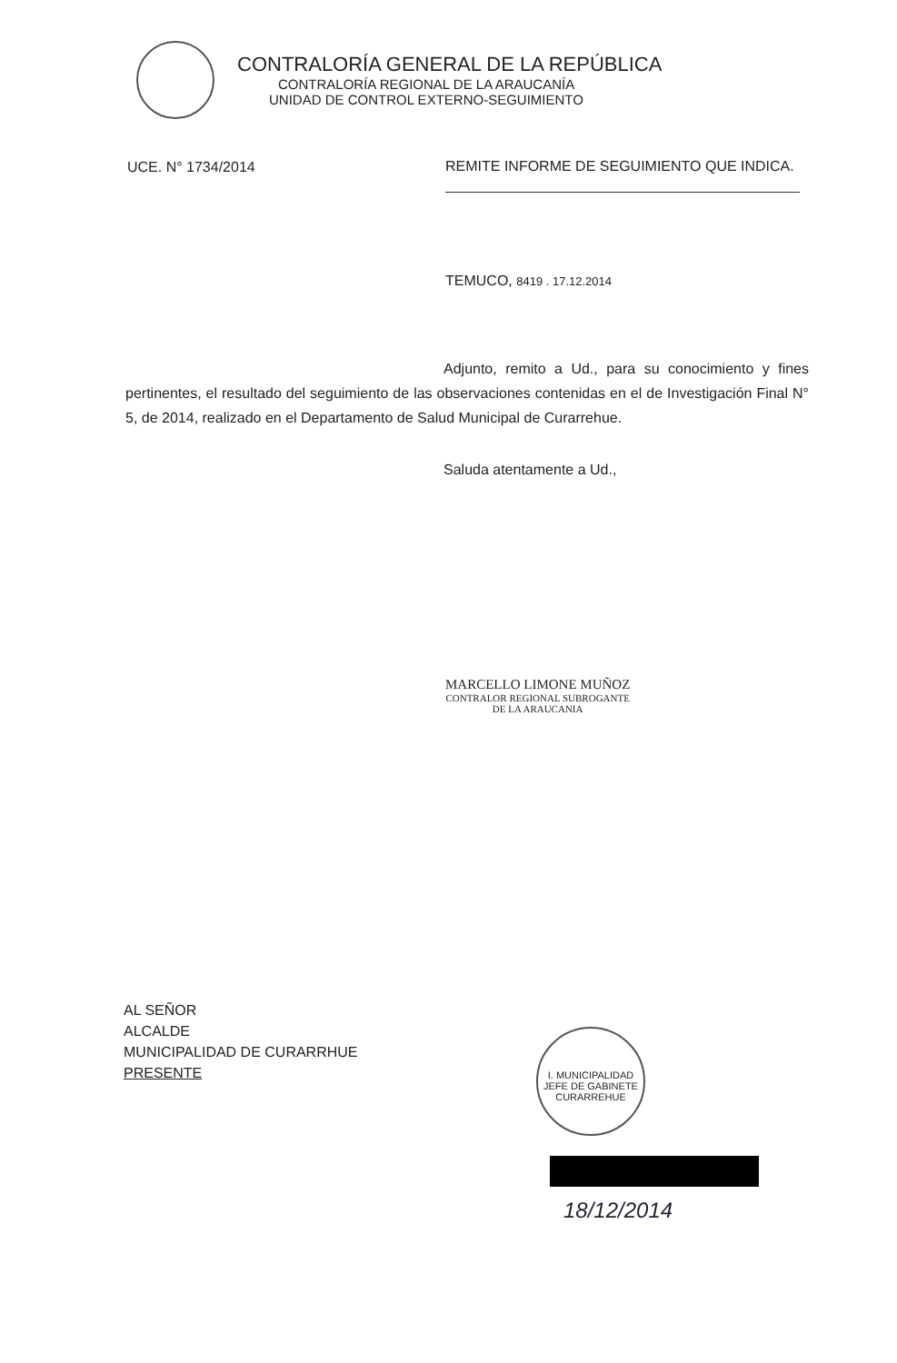CONTRALORÍA GENERAL DE LA REPÚBLICA
CONTRALORÍA REGIONAL DE LA ARAUCANÍA
UNIDAD DE CONTROL EXTERNO-SEGUIMIENTO
UCE. N° 1734/2014
REMITE INFORME DE SEGUIMIENTO QUE INDICA.
TEMUCO, 8419 . 17.12.2014
Adjunto, remito a Ud., para su conocimiento y fines pertinentes, el resultado del seguimiento de las observaciones contenidas en el de Investigación Final N° 5, de 2014, realizado en el Departamento de Salud Municipal de Curarrehue.
Saluda atentamente a Ud.,
MARCELLO LIMONE MUÑOZ
CONTRALOR REGIONAL SUBROGANTE
DE LA ARAUCANIA
AL SEÑOR
ALCALDE
MUNICIPALIDAD DE CURARRHUE
PRESENTE
I. MUNICIPALIDAD
JEFE DE GABINETE
CURARREHUE
18/12/2014